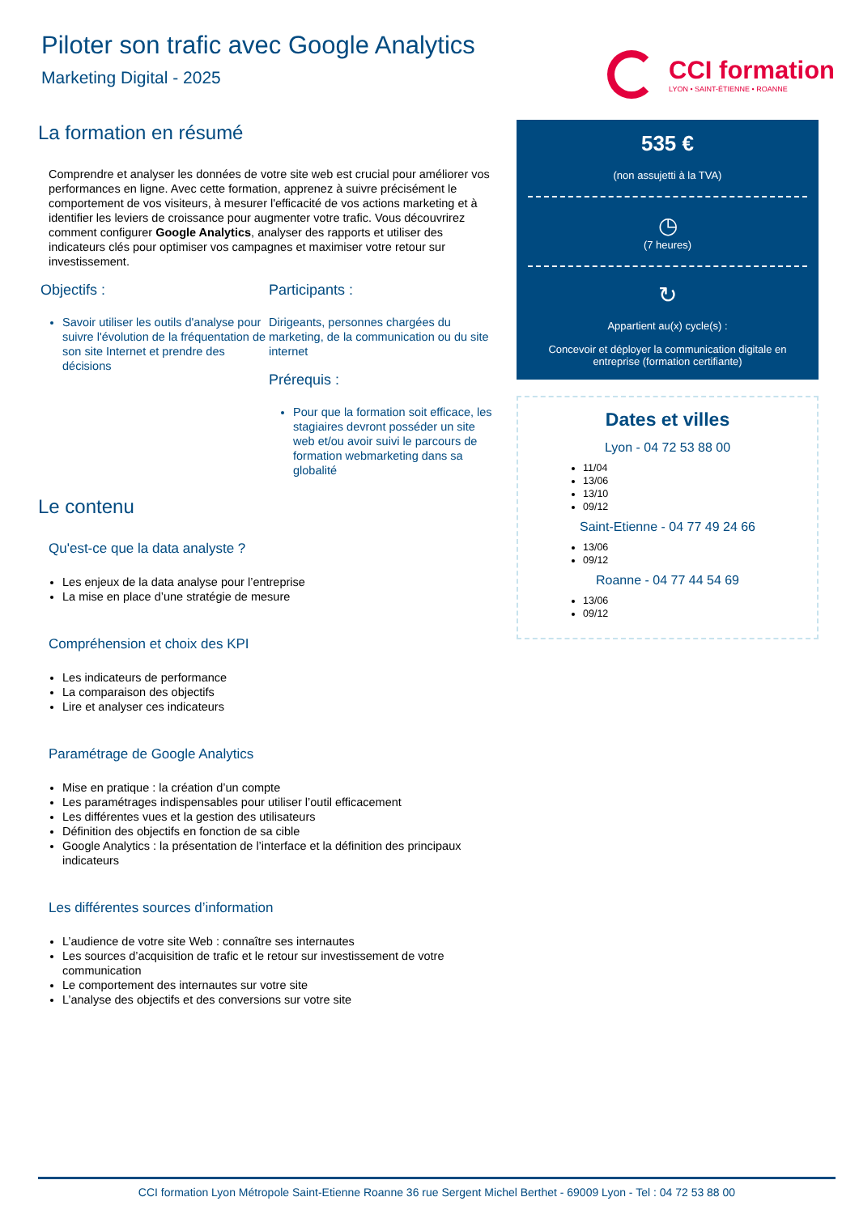Piloter son trafic avec Google Analytics
Marketing Digital - 2025
CCI formation
LYON • SAINT-ÉTIENNE • ROANNE
La formation en résumé
Comprendre et analyser les données de votre site web est crucial pour améliorer vos performances en ligne. Avec cette formation, apprenez à suivre précisément le comportement de vos visiteurs, à mesurer l'efficacité de vos actions marketing et à identifier les leviers de croissance pour augmenter votre trafic. Vous découvrirez comment configurer Google Analytics, analyser des rapports et utiliser des indicateurs clés pour optimiser vos campagnes et maximiser votre retour sur investissement.
Objectifs :
Savoir utiliser les outils d'analyse pour suivre l'évolution de la fréquentation de son site Internet et prendre des décisions
Participants :
Dirigeants, personnes chargées du marketing, de la communication ou du site internet
Prérequis :
Pour que la formation soit efficace, les stagiaires devront posséder un site web et/ou avoir suivi le parcours de formation webmarketing dans sa globalité
Le contenu
Qu'est-ce que la data analyste ?
Les enjeux de la data analyse pour l’entreprise
La mise en place d’une stratégie de mesure
Compréhension et choix des KPI
Les indicateurs de performance
La comparaison des objectifs
Lire et analyser ces indicateurs
Paramétrage de Google Analytics
Mise en pratique : la création d’un compte
Les paramétrages indispensables pour utiliser l’outil efficacement
Les différentes vues et la gestion des utilisateurs
Définition des objectifs en fonction de sa cible
Google Analytics : la présentation de l’interface et la définition des principaux indicateurs
Les différentes sources d’information
L’audience de votre site Web : connaître ses internautes
Les sources d’acquisition de trafic et le retour sur investissement de votre communication
Le comportement des internautes sur votre site
L’analyse des objectifs et des conversions sur votre site
535 €
(non assujetti à la TVA)
◷
(7 heures)
↻
Appartient au(x) cycle(s) :
Concevoir et déployer la communication digitale en entreprise (formation certifiante)
Dates et villes
Lyon - 04 72 53 88 00
11/04
13/06
13/10
09/12
Saint-Etienne - 04 77 49 24 66
13/06
09/12
Roanne - 04 77 44 54 69
13/06
09/12
CCI formation Lyon Métropole Saint-Etienne Roanne 36 rue Sergent Michel Berthet - 69009 Lyon - Tel : 04 72 53 88 00